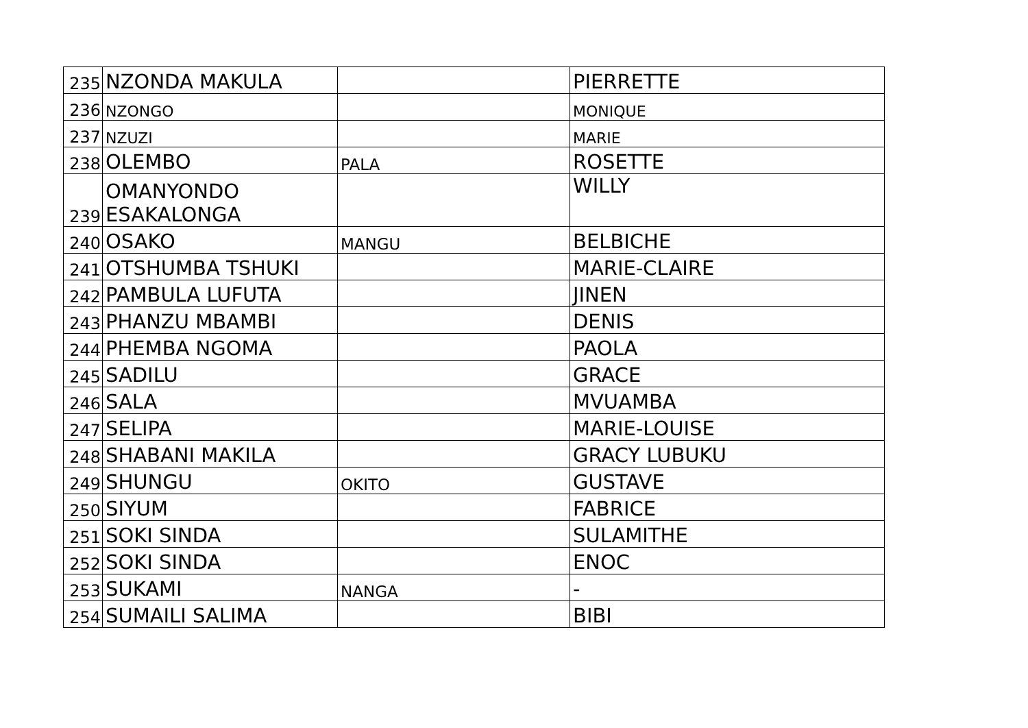| 235 | NZONDA MAKULA | | PIERRETTE |
| 236 | NZONGO | | MONIQUE |
| 237 | NZUZI | | MARIE |
| 238 | OLEMBO | PALA | ROSETTE |
| 239 | OMANYONDO ESAKALONGA | | WILLY |
| 240 | OSAKO | MANGU | BELBICHE |
| 241 | OTSHUMBA TSHUKI | | MARIE-CLAIRE |
| 242 | PAMBULA LUFUTA | | JINEN |
| 243 | PHANZU MBAMBI | | DENIS |
| 244 | PHEMBA NGOMA | | PAOLA |
| 245 | SADILU | | GRACE |
| 246 | SALA | | MVUAMBA |
| 247 | SELIPA | | MARIE-LOUISE |
| 248 | SHABANI MAKILA | | GRACY LUBUKU |
| 249 | SHUNGU | OKITO | GUSTAVE |
| 250 | SIYUM | | FABRICE |
| 251 | SOKI SINDA | | SULAMITHE |
| 252 | SOKI SINDA | | ENOC |
| 253 | SUKAMI | NANGA | - |
| 254 | SUMAILI SALIMA | | BIBI |